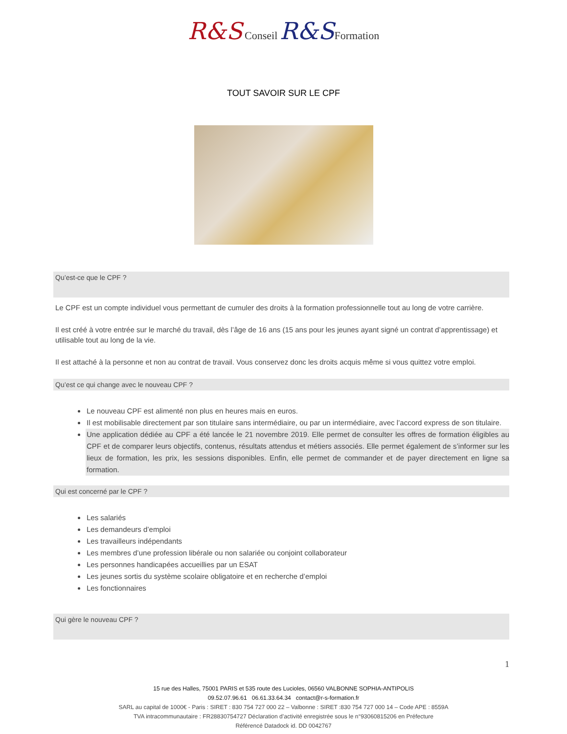R&S Conseil R&S Formation
TOUT SAVOIR SUR LE CPF
Qu’est-ce que le CPF ?
Le CPF est un compte individuel vous permettant de cumuler des droits à la formation professionnelle tout au long de votre carrière.
Il est créé à votre entrée sur le marché du travail, dès l’âge de 16 ans (15 ans pour les jeunes ayant signé un contrat d’apprentissage) et utilisable tout au long de la vie.
Il est attaché à la personne et non au contrat de travail. Vous conservez donc les droits acquis même si vous quittez votre emploi.
Qu’est ce qui change avec le nouveau CPF ?
Le nouveau CPF est alimenté non plus en heures mais en euros.
Il est mobilisable directement par son titulaire sans intermédiaire, ou par un intermédiaire, avec l’accord express de son titulaire.
Une application dédiée au CPF a été lancée le 21 novembre 2019. Elle permet de consulter les offres de formation éligibles au CPF et de comparer leurs objectifs, contenus, résultats attendus et métiers associés. Elle permet également de s’informer sur les lieux de formation, les prix, les sessions disponibles. Enfin, elle permet de commander et de payer directement en ligne sa formation.
Qui est concerné par le CPF ?
Les salariés
Les demandeurs d’emploi
Les travailleurs indépendants
Les membres d’une profession libérale ou non salariée ou conjoint collaborateur
Les personnes handicapées accueillies par un ESAT
Les jeunes sortis du système scolaire obligatoire et en recherche d’emploi
Les fonctionnaires
Qui gère le nouveau CPF ?
1
15 rue des Halles, 75001 PARIS et 535 route des Lucioles, 06560 VALBONNE SOPHIA-ANTIPOLIS
09.52.07.96.61 06.61.33.64.34 contact@r-s-formation.fr
SARL au capital de 1000€ - Paris : SIRET : 830 754 727 000 22 – Valbonne : SIRET :830 754 727 000 14 – Code APE : 8559A
TVA intracommunautaire : FR28830754727 Déclaration d’activité enregistrée sous le n°93060815206 en Préfecture
Référencé Datadock id. DD 0042767